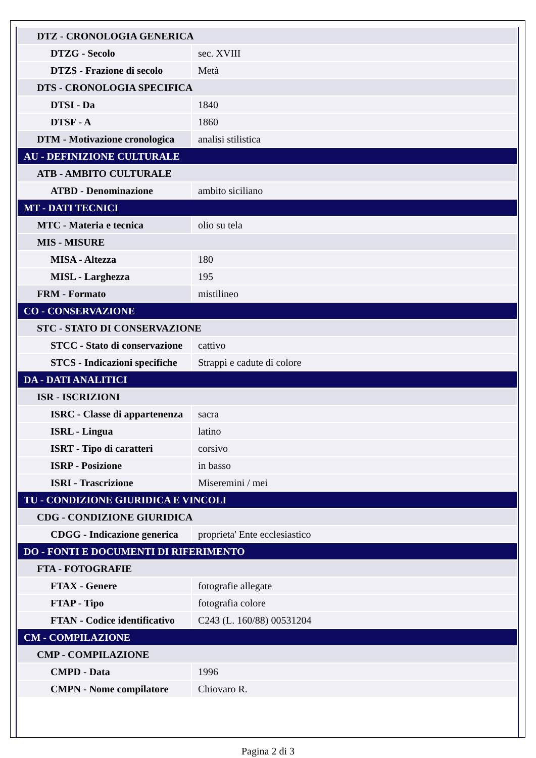| DTZ - CRONOLOGIA GENERICA | |
| DTZG - Secolo | sec. XVIII |
| DTZS - Frazione di secolo | Metà |
| DTS - CRONOLOGIA SPECIFICA | |
| DTSI - Da | 1840 |
| DTSF - A | 1860 |
| DTM - Motivazione cronologica | analisi stilistica |
| AU - DEFINIZIONE CULTURALE | |
| ATB - AMBITO CULTURALE | |
| ATBD - Denominazione | ambito siciliano |
| MT - DATI TECNICI | |
| MTC - Materia e tecnica | olio su tela |
| MIS - MISURE | |
| MISA - Altezza | 180 |
| MISL - Larghezza | 195 |
| FRM - Formato | mistilineo |
| CO - CONSERVAZIONE | |
| STC - STATO DI CONSERVAZIONE | |
| STCC - Stato di conservazione | cattivo |
| STCS - Indicazioni specifiche | Strappi e cadute di colore |
| DA - DATI ANALITICI | |
| ISR - ISCRIZIONI | |
| ISRC - Classe di appartenenza | sacra |
| ISRL - Lingua | latino |
| ISRT - Tipo di caratteri | corsivo |
| ISRP - Posizione | in basso |
| ISRI - Trascrizione | Miseremini / mei |
| TU - CONDIZIONE GIURIDICA E VINCOLI | |
| CDG - CONDIZIONE GIURIDICA | |
| CDGG - Indicazione generica | proprieta' Ente ecclesiastico |
| DO - FONTI E DOCUMENTI DI RIFERIMENTO | |
| FTA - FOTOGRAFIE | |
| FTAX - Genere | fotografie allegate |
| FTAP - Tipo | fotografia colore |
| FTAN - Codice identificativo | C243 (L. 160/88) 00531204 |
| CM - COMPILAZIONE | |
| CMP - COMPILAZIONE | |
| CMPD - Data | 1996 |
| CMPN - Nome compilatore | Chiovaro R. |
Pagina 2 di 3